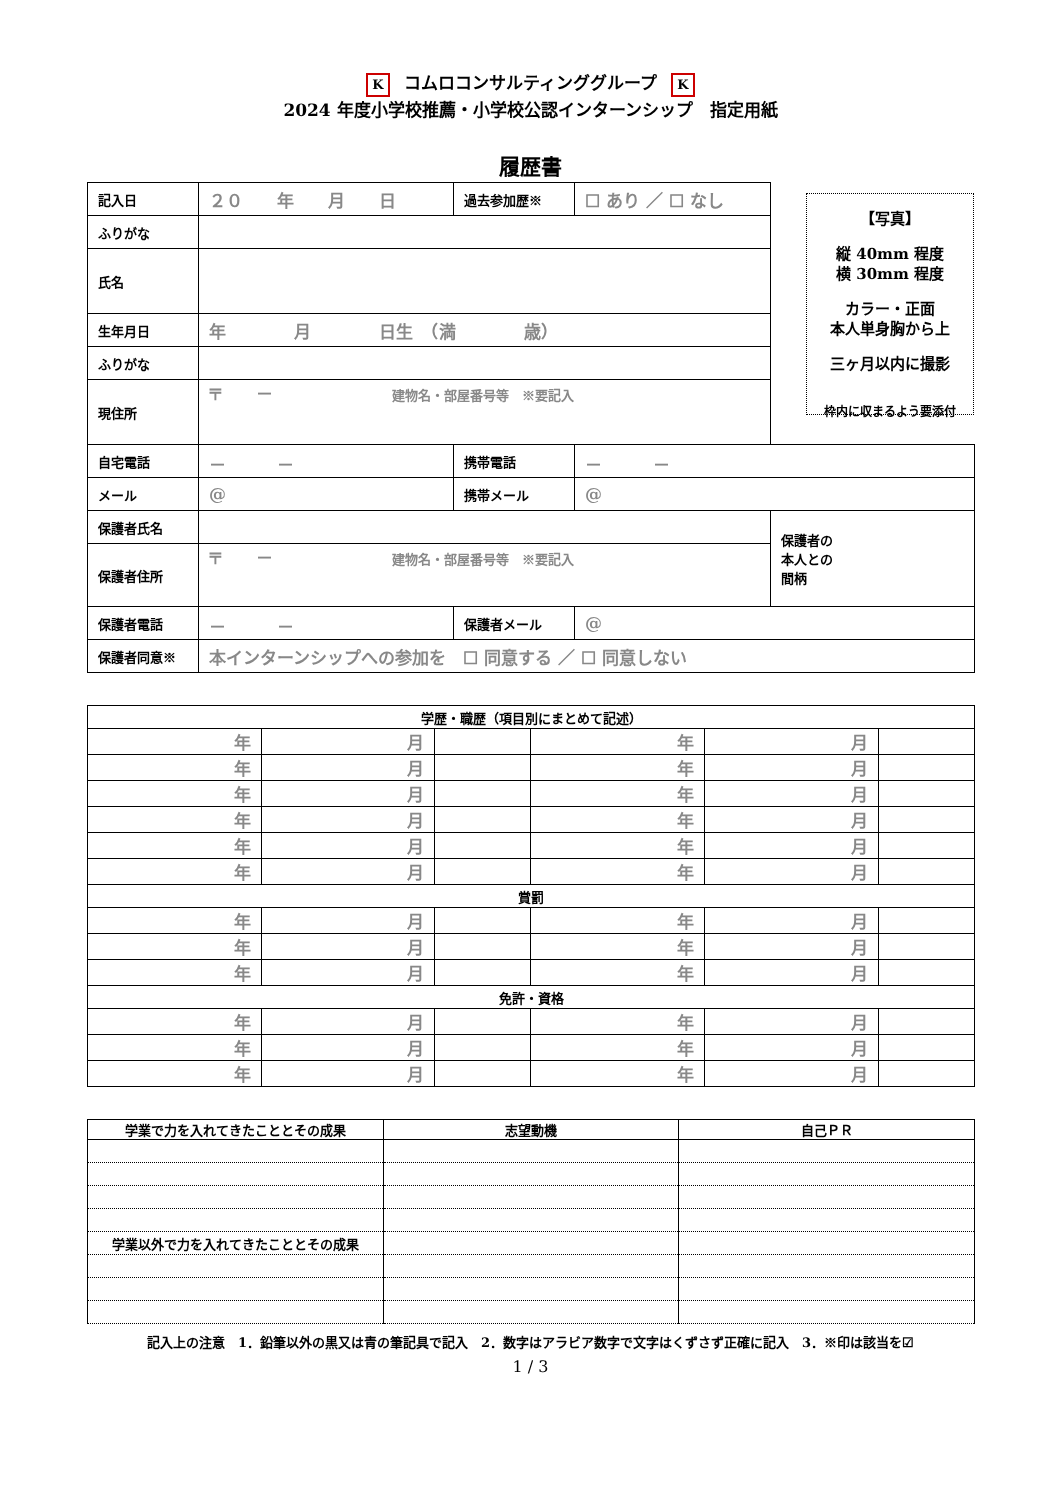Kコムロコンサルティンググループ K
2024 年度小学校推薦・小学校公認インターンシップ　指定用紙
履歴書
【写真】
縦 40mm 程度
横 30mm 程度
カラー・正面
本人単身胸から上
三ヶ月以内に撮影
枠内に収まるよう要添付
| 記入日 | ２０ 年 月 日 | 過去参加歴※ | ☐ あり ／ ☐ なし | |
| ふりがな | | | | |
| 氏名 | | | | |
| 生年月日 | 年 月 日生 （満 歳） | | | |
| ふりがな | | | | |
| 現住所 | 〒 － 建物名・部屋番号等 ※要記入 | | | |
| 自宅電話 | － － | 携帯電話 | － － | |
| メール | @ | 携帯メール | @ | |
| 保護者氏名 | | | | 保護者の 本人との 間柄 |
| 保護者住所 | 〒 － 建物名・部屋番号等 ※要記入 | | | |
| 保護者電話 | － － | 保護者メール | @ | |
| 保護者同意※ | 本インターンシップへの参加を ☐ 同意する ／ ☐ 同意しない | | | |
| 学歴・職歴（項目別にまとめて記述） | | | | | |
| --- | --- | --- | --- | --- | --- |
| 年 | 月 | | 年 | 月 | |
| 年 | 月 | | 年 | 月 | |
| 年 | 月 | | 年 | 月 | |
| 年 | 月 | | 年 | 月 | |
| 年 | 月 | | 年 | 月 | |
| 年 | 月 | | 年 | 月 | |
| 賞罰 | | | | | |
| 年 | 月 | | 年 | 月 | |
| 年 | 月 | | 年 | 月 | |
| 年 | 月 | | 年 | 月 | |
| 免許・資格 | | | | | |
| 年 | 月 | | 年 | 月 | |
| 年 | 月 | | 年 | 月 | |
| 年 | 月 | | 年 | 月 | |
| 学業で力を入れてきたこととその成果 | 志望動機 | 自己ＰＲ |
| --- | --- | --- |
| 学業以外で力を入れてきたこととその成果 | | |
記入上の注意　1．鉛筆以外の黒又は青の筆記具で記入　2．数字はアラビア数字で文字はくずさず正確に記入　3．※印は該当を☑
1 / 3